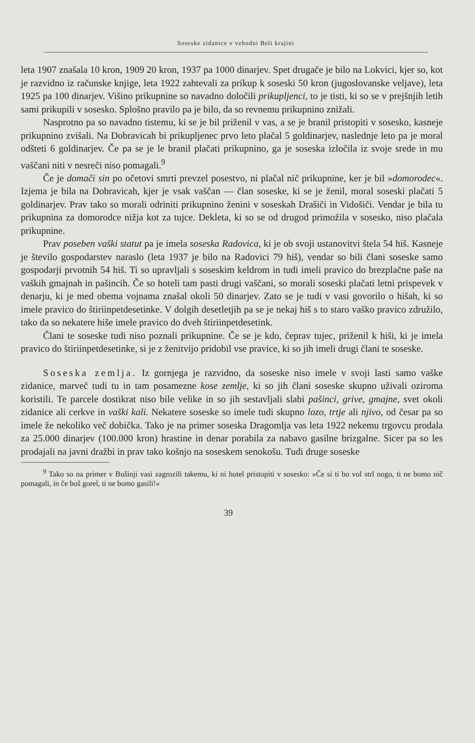Soseske zidanice v vzhodni Beli krajini
leta 1907 znašala 10 kron, 1909 20 kron, 1937 pa 1000 dinarjev. Spet drugače je bilo na Lokvici, kjer so, kot je razvidno iz računske knjige, leta 1922 zahtevali za prikup k soseski 50 kron (jugoslovanske veljave), leta 1925 pa 100 dinarjev. Višino prikupnine so navadno določili prikupljenci, to je tisti, ki so se v prejšnjih letih sami prikupili v sosesko. Splošno pravilo pa je bilo, da so revnemu prikupnino znižali.
Nasprotno pa so navadno tistemu, ki se je bil priženil v vas, a se je branil pristopiti v sosesko, kasneje prikupnino zvišali. Na Dobravicah bi prikupljenec prvo leto plačal 5 goldinarjev, naslednje leto pa je moral odšteti 6 goldinarjev. Če pa se je le branil plačati prikupnino, ga je soseska izločila iz svoje srede in mu vaščani niti v nesreči niso pomagali.<sup>9</sup>
Če je domači sin po očetovi smrti prevzel posestvo, ni plačal nič prikupnine, ker je bil »domorodec«. Izjema je bila na Dobravicah, kjer je vsak vaščan — član soseske, ki se je ženil, moral soseski plačati 5 goldinarjev. Prav tako so morali odriniti prikupnino ženini v soseskah Drašiči in Vidošiči. Vendar je bila tu prikupnina za domorodce nižja kot za tujce. Dekleta, ki so se od drugod primožila v sosesko, niso plačala prikupnine.
Prav poseben vaški statut pa je imela soseska Radovica, ki je ob svoji ustanovitvi štela 54 hiš. Kasneje je število gospodarstev naraslo (leta 1937 je bilo na Radovici 79 hiš), vendar so bili člani soseske samo gospodarji prvotnih 54 hiš. Ti so upravljali s soseskim keldrom in tudi imeli pravico do brezplačne paše na vaških gmajnah in pašincih. Če so hoteli tam pasti drugi vaščani, so morali soseski plačati letni prispevek v denarju, ki je med obema vojnama znašal okoli 50 dinarjev. Zato se je tudi v vasi govorilo o hišah, ki so imele pravico do štiriinpetdesetinke. V dolgih desetletjih pa se je nekaj hiš s to staro vaško pravico združilo, tako da so nekatere hiše imele pravico do dveh štiriinpetdesetink.
Člani te soseske tudi niso poznali prikupnine. Če se je kdo, čeprav tujec, priženil k hiši, ki je imela pravico do štiriinpetdesetinke, si je z ženitvijo pridobil vse pravice, ki so jih imeli drugi člani te soseske.
Soseska zemlja. Iz gornjega je razvidno, da soseske niso imele v svoji lasti samo vaške zidanice, marveč tudi tu in tam posamezne kose zemlje, ki so jih člani soseske skupno uživali oziroma koristili. Te parcele dostikrat niso bile velike in so jih sestavljali slabi pašinci, grive, gmajne, svet okoli zidanice ali cerkve in vaški kali. Nekatere soseske so imele tudi skupno lozo, trtje ali njivo, od česar pa so imele že nekoliko več dobička. Tako je na primer soseska Dragomlja vas leta 1922 nekemu trgovcu prodala za 25.000 dinarjev (100.000 kron) hrastine in denar porabila za nabavo gasilne brizgalne. Sicer pa so les prodajali na javni dražbi in prav tako košnjo na soseskem senokošu. Tudi druge soseske
<sup>9</sup> Tako so na primer v Bušinji vasi zagrozili takemu, ki ni hotel pristopiti v sosesko: »Če si ti bo vol strl nogo, ti ne bomo nič pomagali, in če boš gorel, ti ne bomo gasili!«
39